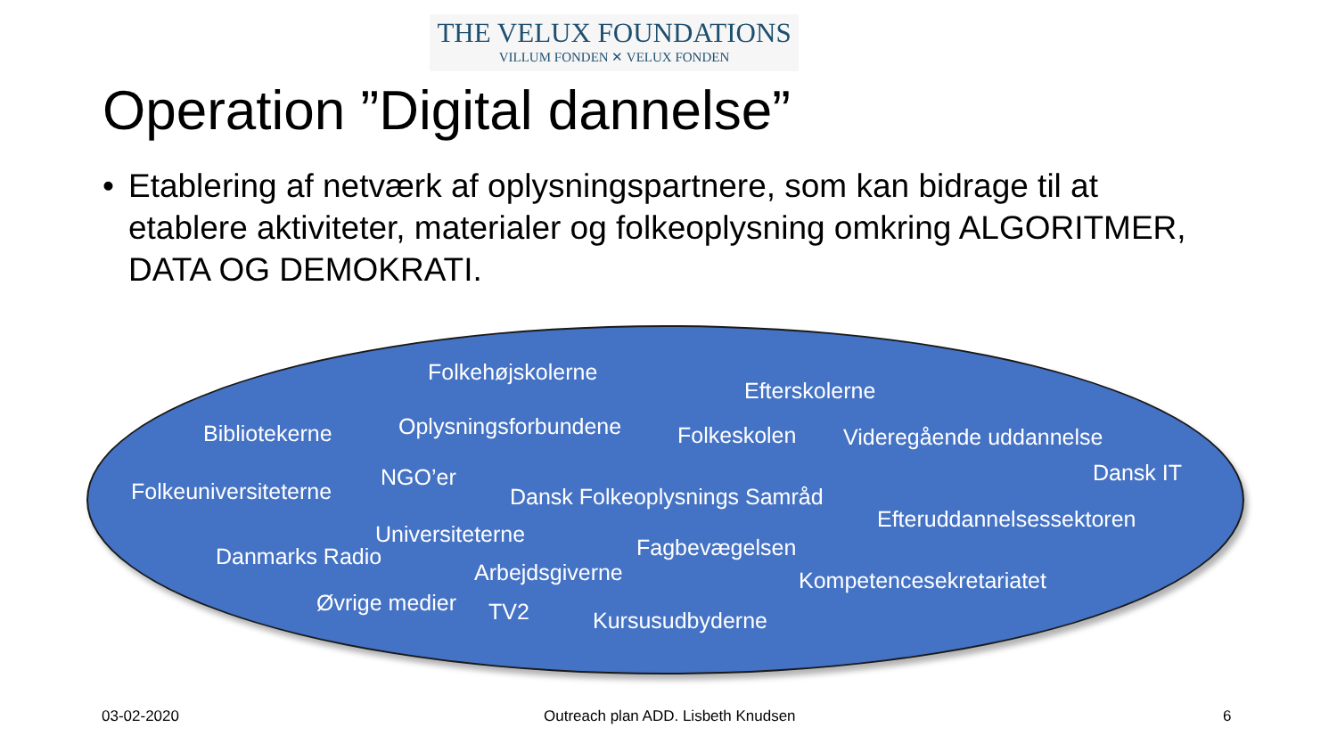THE VELUX FOUNDATIONS
VILLUM FONDEN ✕ VELUX FONDEN
Operation ”Digital dannelse”
• Etablering af netværk af oplysningspartnere, som kan bidrage til at etablere aktiviteter, materialer og folkeoplysning omkring ALGORITMER, DATA OG DEMOKRATI.
Folkehøjskolerne
Efterskolerne
Bibliotekerne Oplysningsforbundene Folkeskolen Videregående uddannelse
Dansk IT
Folkeuniversiteterne
NGO’er
Dansk Folkeoplysnings Samråd
Efteruddannelsessektoren
Universiteterne
Danmarks Radio Fagbevægelsen
Arbejdsgiverne Kompetencesekretariatet
Øvrige medier TV2 Kursusudbyderne
03-02-2020
Outreach plan ADD. Lisbeth Knudsen
6